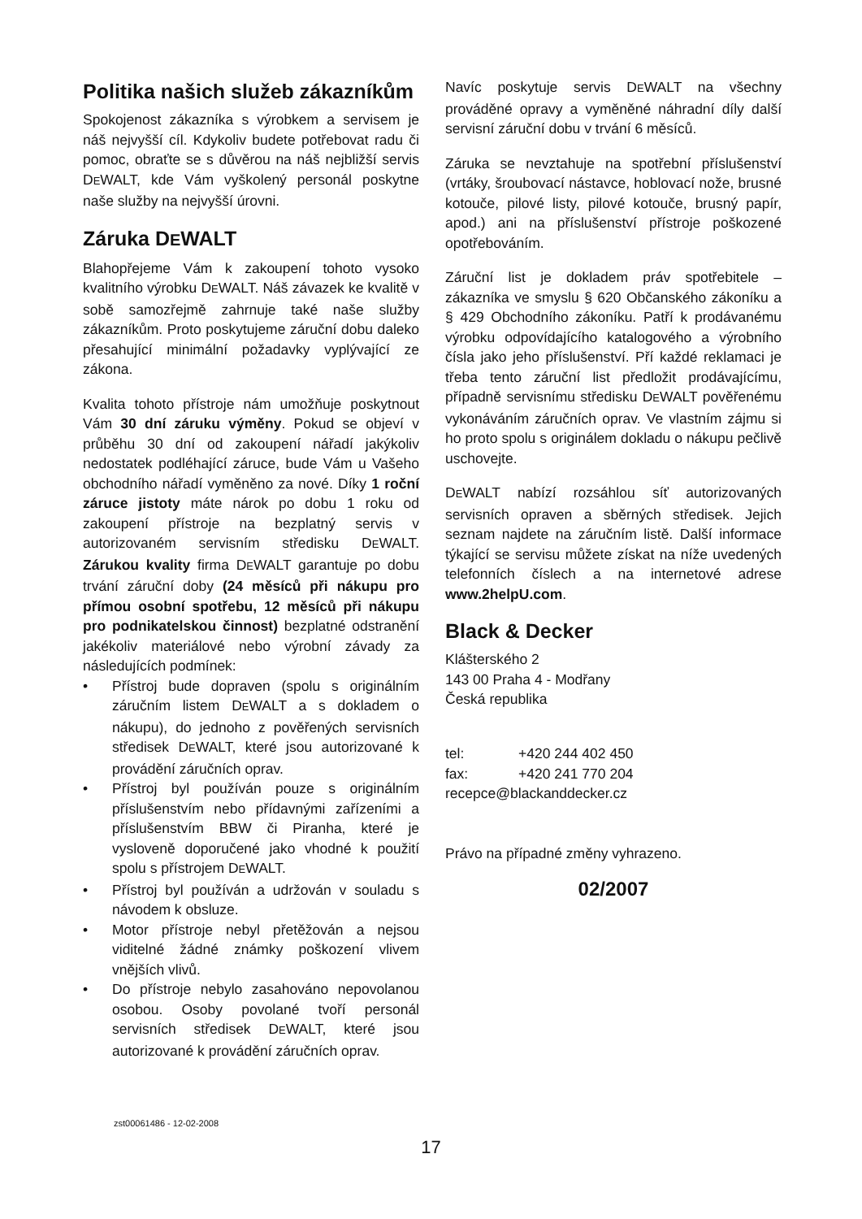Politika našich služeb zákazníkům
Spokojenost zákazníka s výrobkem a servisem je náš nejvyšší cíl. Kdykoliv budete potřebovat radu či pomoc, obraťte se s důvěrou na náš nejbližší servis DEWALT, kde Vám vyškolený personál poskytne naše služby na nejvyšší úrovni.
Záruka DEWALT
Blahopřejeme Vám k zakoupení tohoto vysoko kvalitního výrobku DEWALT. Náš závazek ke kvalitě v sobě samozřejmě zahrnuje také naše služby zákazníkům. Proto poskytujeme záruční dobu daleko přesahující minimální požadavky vyplývající ze zákona.
Kvalita tohoto přístroje nám umožňuje poskytnout Vám 30 dní záruku výměny. Pokud se objeví v průběhu 30 dní od zakoupení nářadí jakýkoliv nedostatek podléhající záruce, bude Vám u Vašeho obchodního nářadí vyměněno za nové. Díky 1 roční záruce jistoty máte nárok po dobu 1 roku od zakoupení přístroje na bezplatný servis v autorizovaném servisním středisku DEWALT. Zárukou kvality firma DEWALT garantuje po dobu trvání záruční doby (24 měsíců při nákupu pro přímou osobní spotřebu, 12 měsíců při nákupu pro podnikatelskou činnost) bezplatné odstranění jakékoliv materiálové nebo výrobní závady za následujících podmínek:
• Přístroj bude dopraven (spolu s originálním záručním listem DEWALT a s dokladem o nákupu), do jednoho z pověřených servisních středisek DEWALT, které jsou autorizované k provádění záručních oprav.
• Přístroj byl používán pouze s originálním příslušenstvím nebo přídavnými zařízeními a příslušenstvím BBW či Piranha, které je vysloveně doporučené jako vhodné k použití spolu s přístrojem DEWALT.
• Přístroj byl používán a udržován v souladu s návodem k obsluze.
• Motor přístroje nebyl přetěžován a nejsou viditelné žádné známky poškození vlivem vnějších vlivů.
• Do přístroje nebylo zasahováno nepovolanou osobou. Osoby povolané tvoří personál servisních středisek DEWALT, které jsou autorizované k provádění záručních oprav.
Navíc poskytuje servis DEWALT na všechny prováděné opravy a vyměněné náhradní díly další servisní záruční dobu v trvání 6 měsíců.
Záruka se nevztahuje na spotřební příslušenství (vrtáky, šroubovací nástavce, hoblovací nože, brusné kotouče, pilové listy, pilové kotouče, brusný papír, apod.) ani na příslušenství přístroje poškozené opotřebováním.
Záruční list je dokladem práv spotřebitele – zákazníka ve smyslu § 620 Občanského zákoníku a § 429 Obchodního zákoníku. Patří k prodávanému výrobku odpovídajícího katalogového a výrobního čísla jako jeho příslušenství. Pří každé reklamaci je třeba tento záruční list předložit prodávajícímu, případně servisnímu středisku DEWALT pověřenému vykonáváním záručních oprav. Ve vlastním zájmu si ho proto spolu s originálem dokladu o nákupu pečlivě uschovejte.
DEWALT nabízí rozsáhlou síť autorizovaných servisních opraven a sběrných středisek. Jejich seznam najdete na záručním listě. Další informace týkající se servisu můžete získat na níže uvedených telefonních číslech a na internetové adrese www.2helpU.com.
Black & Decker
Klášterského 2
143 00 Praha 4 - Modřany
Česká republika
| tel: | +420 244 402 450 |
| fax: | +420 241 770 204 |
| recepce@blackanddecker.cz | |
Právo na případné změny vyhrazeno.
02/2007
zst00061486 - 12-02-2008
17